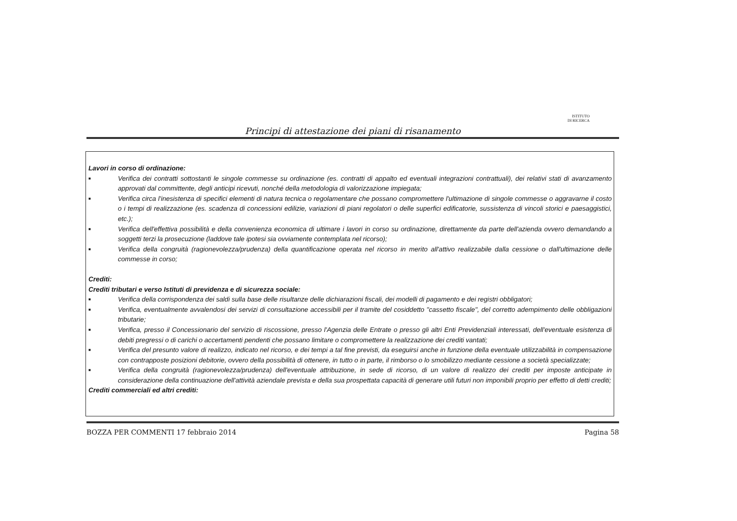ISTITUTO
DI RICERCA
Principi di attestazione dei piani di risanamento
Lavori in corso di ordinazione:
■
Verifica dei contratti sottostanti le singole commesse su ordinazione (es. contratti di appalto ed eventuali integrazioni contrattuali), dei relativi stati di avanzamento approvati dal committente, degli anticipi ricevuti, nonché della metodologia di valorizzazione impiegata;
■
Verifica circa l'inesistenza di specifici elementi di natura tecnica o regolamentare che possano compromettere l'ultimazione di singole commesse o aggravarne il costo o i tempi di realizzazione (es. scadenza di concessioni edilizie, variazioni di piani regolatori o delle superfici edificatorie, sussistenza di vincoli storici e paesaggistici, etc.);
■
Verifica dell'effettiva possibilità e della convenienza economica di ultimare i lavori in corso su ordinazione, direttamente da parte dell'azienda ovvero demandando a soggetti terzi la prosecuzione (laddove tale ipotesi sia ovviamente contemplata nel ricorso);
■
Verifica della congruità (ragionevolezza/prudenza) della quantificazione operata nel ricorso in merito all'attivo realizzabile dalla cessione o dall'ultimazione delle commesse in corso;
Crediti:
Crediti tributari e verso Istituti di previdenza e di sicurezza sociale:
■
Verifica della corrispondenza dei saldi sulla base delle risultanze delle dichiarazioni fiscali, dei modelli di pagamento e dei registri obbligatori;
■
Verifica, eventualmente avvalendosi dei servizi di consultazione accessibili per il tramite del cosiddetto "cassetto fiscale", del corretto adempimento delle obbligazioni tributarie;
■
Verifica, presso il Concessionario del servizio di riscossione, presso l'Agenzia delle Entrate o presso gli altri Enti Previdenziali interessati, dell'eventuale esistenza di debiti pregressi o di carichi o accertamenti pendenti che possano limitare o compromettere la realizzazione dei crediti vantati;
■
Verifica del presunto valore di realizzo, indicato nel ricorso, e dei tempi a tal fine previsti, da eseguirsi anche in funzione della eventuale utilizzabilità in compensazione con contrapposte posizioni debitorie, ovvero della possibilità di ottenere, in tutto o in parte, il rimborso o lo smobilizzo mediante cessione a società specializzate;
■
Verifica della congruità (ragionevolezza/prudenza) dell'eventuale attribuzione, in sede di ricorso, di un valore di realizzo dei crediti per imposte anticipate in considerazione della continuazione dell'attività aziendale prevista e della sua prospettata capacità di generare utili futuri non imponibili proprio per effetto di detti crediti;
Crediti commerciali ed altri crediti:
BOZZA PER COMMENTI 17 febbraio 2014 Pagina 58